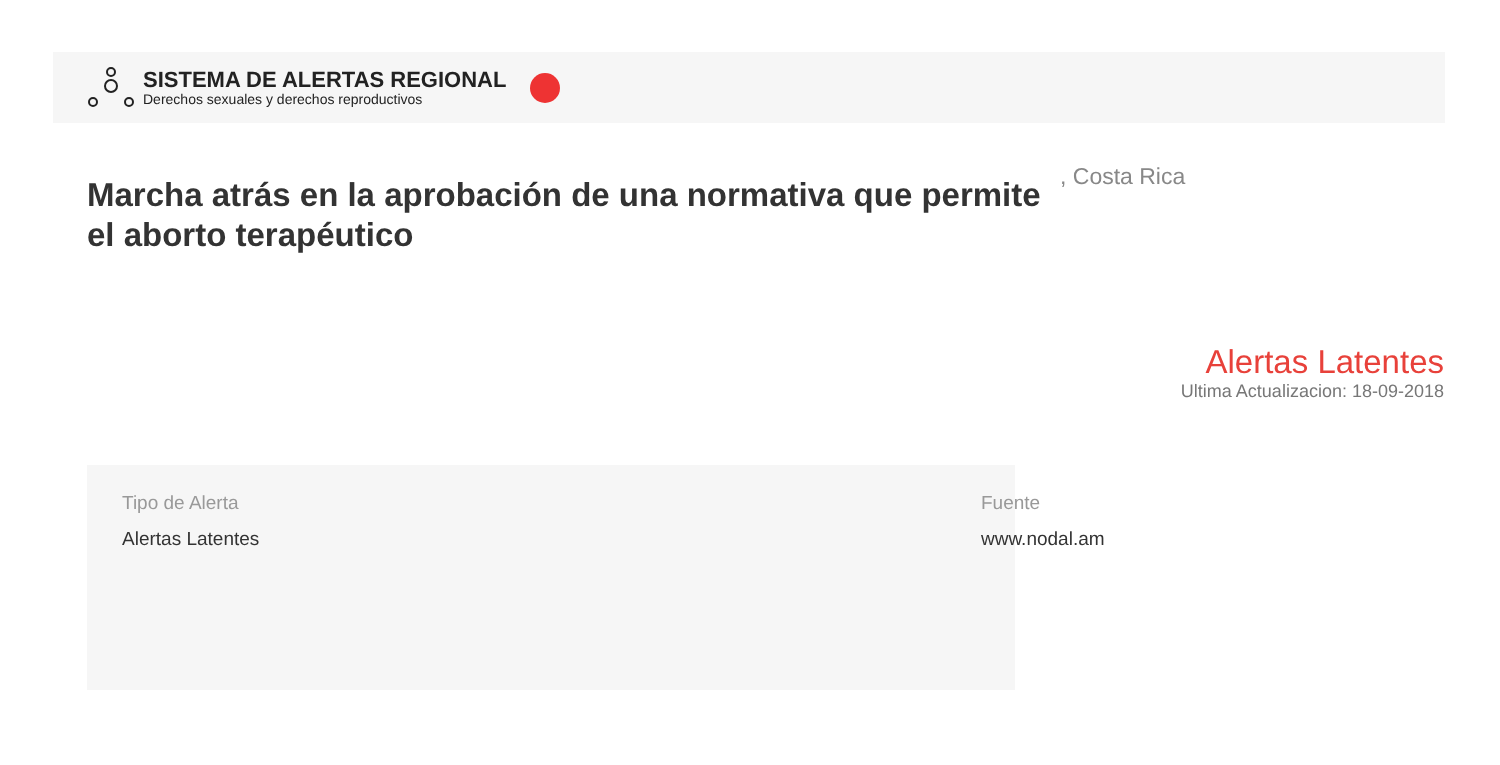SISTEMA DE ALERTAS REGIONAL
Derechos sexuales y derechos reproductivos
Marcha atrás en la aprobación de una normativa que permite el aborto terapéutico
, Costa Rica
Alertas Latentes
Ultima Actualizacion: 18-09-2018
Tipo de Alerta
Alertas Latentes
Fuente
www.nodal.am